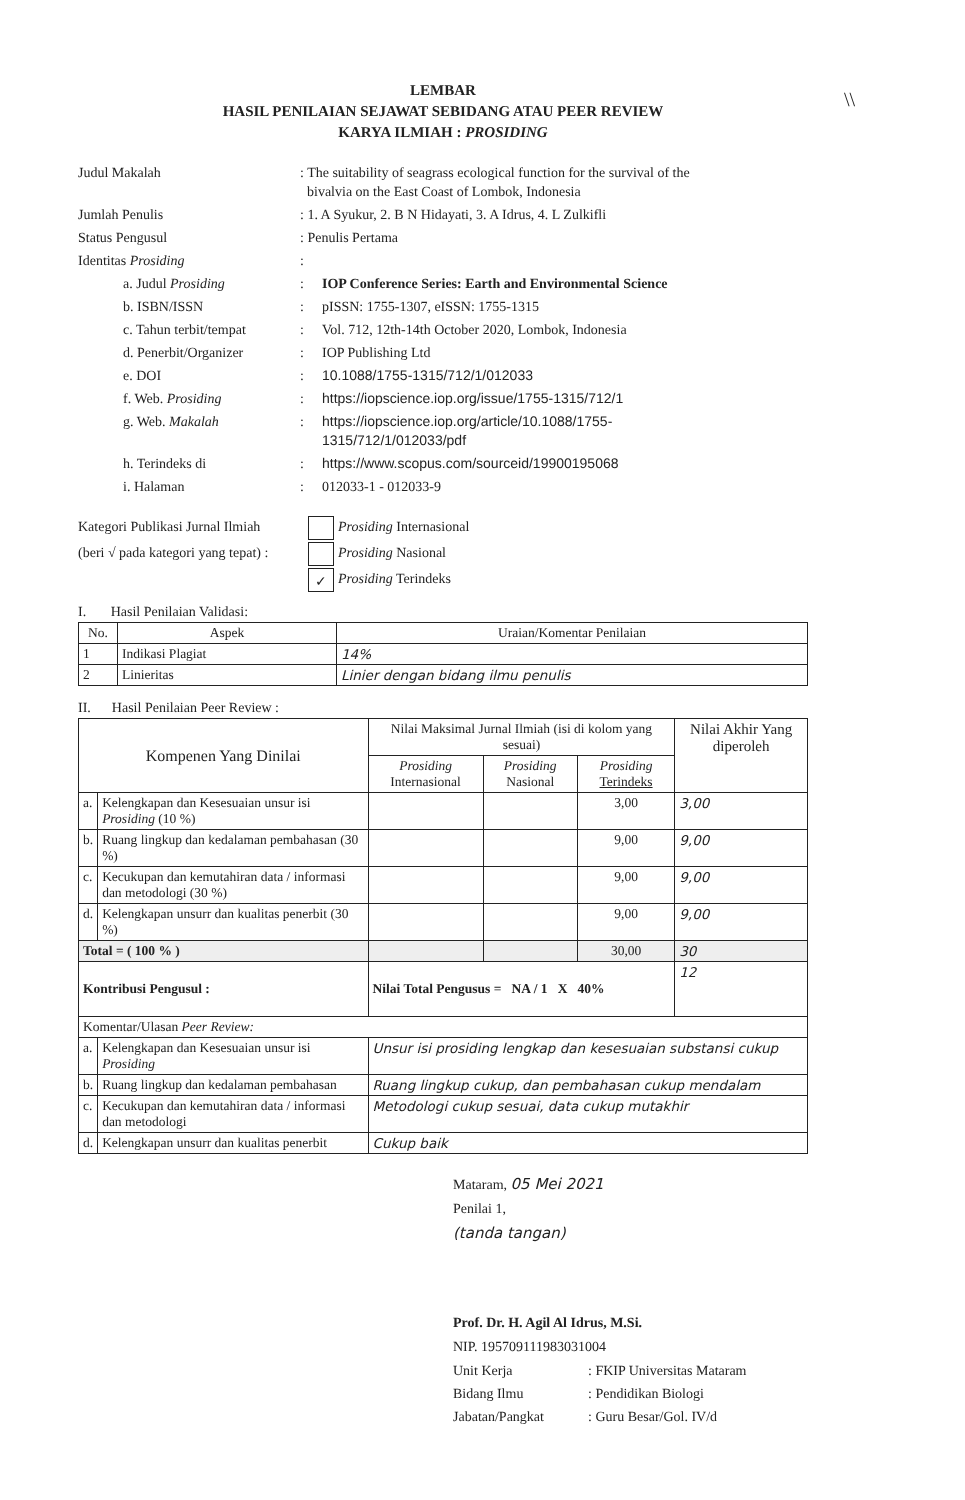\\
LEMBAR
HASIL PENILAIAN SEJAWAT SEBIDANG ATAU PEER REVIEW
KARYA ILMIAH : PROSIDING
| Judul Makalah | : The suitability of seagrass ecological function for the survival of the bivalvia on the East Coast of Lombok, Indonesia | |
| Jumlah Penulis | : 1. A Syukur, 2. B N Hidayati, 3. A Idrus, 4. L Zulkifli | |
| Status Pengusul | : Penulis Pertama | |
| Identitas Prosiding | : | |
| a. Judul Prosiding | : | IOP Conference Series: Earth and Environmental Science |
| b. ISBN/ISSN | : | pISSN: 1755-1307, eISSN: 1755-1315 |
| c. Tahun terbit/tempat | : | Vol. 712, 12th-14th October 2020, Lombok, Indonesia |
| d. Penerbit/Organizer | : | IOP Publishing Ltd |
| e. DOI | : | 10.1088/1755-1315/712/1/012033 |
| f. Web. Prosiding | : | https://iopscience.iop.org/issue/1755-1315/712/1 |
| g. Web. Makalah | : | https://iopscience.iop.org/article/10.1088/1755- 1315/712/1/012033/pdf |
| h. Terindeks di | : | https://www.scopus.com/sourceid/19900195068 |
| i. Halaman | : | 012033-1 - 012033-9 |
Kategori Publikasi Jurnal Ilmiah
(beri √ pada kategori yang tepat) :
Prosiding Internasional
Prosiding Nasional
✓ Prosiding Terindeks
I. Hasil Penilaian Validasi:
| No. | Aspek | Uraian/Komentar Penilaian |
| --- | --- | --- |
| 1 | Indikasi Plagiat | 14% |
| 2 | Linieritas | Linier dengan bidang ilmu penulis |
II. Hasil Penilaian Peer Review :
| Kompenen Yang Dinilai | | Nilai Maksimal Jurnal Ilmiah (isi di kolom yang sesuai) | | | Nilai Akhir Yang diperoleh |
| --- | --- | --- | --- | --- | --- |
| | | Prosiding Internasional | Prosiding Nasional | Prosiding Terindeks | |
| a. | Kelengkapan dan Kesesuaian unsur isi Prosiding (10 %) | | | 3,00 | 3,00 |
| b. | Ruang lingkup dan kedalaman pembahasan (30 %) | | | 9,00 | 9,00 |
| c. | Kecukupan dan kemutahiran data / informasi dan metodologi (30 %) | | | 9,00 | 9,00 |
| d. | Kelengkapan unsurr dan kualitas penerbit (30 %) | | | 9,00 | 9,00 |
| Total = ( 100 % ) | | | | 30,00 | 30 |
| Kontribusi Pengusul : | | Nilai Total Pengusus = NA / 1 X 40% | | | 12 |
| Komentar/Ulasan Peer Review: | | | | | |
| a. | Kelengkapan dan Kesesuaian unsur isi Prosiding | Unsur isi prosiding lengkap dan kesesuaian substansi cukup | | | |
| b. | Ruang lingkup dan kedalaman pembahasan | Ruang lingkup cukup, dan pembahasan cukup mendalam | | | |
| c. | Kecukupan dan kemutahiran data / informasi dan metodologi | Metodologi cukup sesuai, data cukup mutakhir | | | |
| d. | Kelengkapan unsurr dan kualitas penerbit | Cukup baik | | | |
Mataram, 05 Mei 2021
Penilai 1,
(tanda tangan)
Prof. Dr. H. Agil Al Idrus, M.Si.
NIP. 195709111983031004
| Unit Kerja | : FKIP Universitas Mataram |
| Bidang Ilmu | : Pendidikan Biologi |
| Jabatan/Pangkat | : Guru Besar/Gol. IV/d |